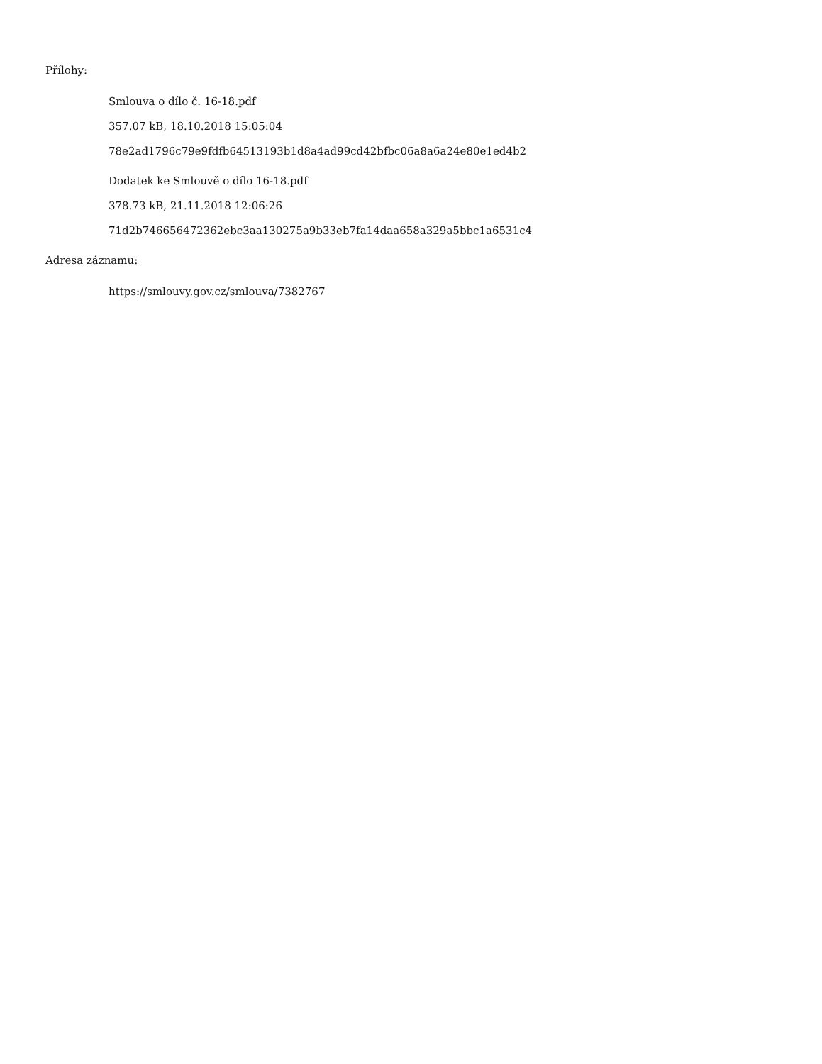Přílohy:
Smlouva o dílo č. 16-18.pdf
357.07 kB, 18.10.2018 15:05:04
78e2ad1796c79e9fdfb64513193b1d8a4ad99cd42bfbc06a8a6a24e80e1ed4b2
Dodatek ke Smlouvě o dílo 16-18.pdf
378.73 kB, 21.11.2018 12:06:26
71d2b746656472362ebc3aa130275a9b33eb7fa14daa658a329a5bbc1a6531c4
Adresa záznamu:
https://smlouvy.gov.cz/smlouva/7382767